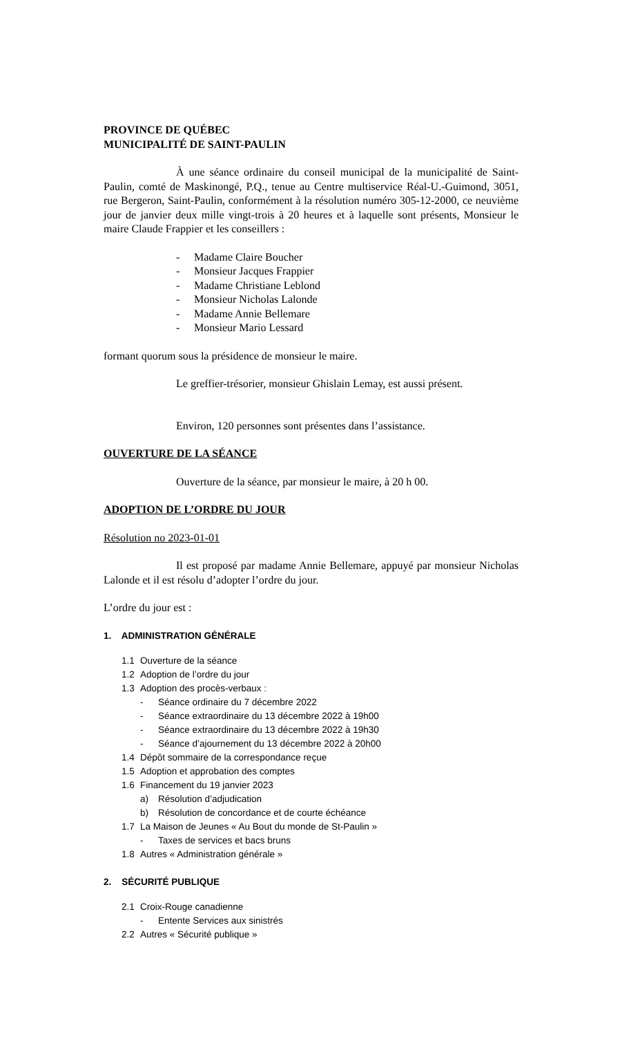PROVINCE DE QUÉBEC
MUNICIPALITÉ DE SAINT-PAULIN
À une séance ordinaire du conseil municipal de la municipalité de Saint-Paulin, comté de Maskinongé, P.Q., tenue au Centre multiservice Réal-U.-Guimond, 3051, rue Bergeron, Saint-Paulin, conformément à la résolution numéro 305-12-2000, ce neuvième jour de janvier deux mille vingt-trois à 20 heures et à laquelle sont présents, Monsieur le maire Claude Frappier et les conseillers :
- Madame Claire Boucher
- Monsieur Jacques Frappier
- Madame Christiane Leblond
- Monsieur Nicholas Lalonde
- Madame Annie Bellemare
- Monsieur Mario Lessard
formant quorum sous la présidence de monsieur le maire.
Le greffier-trésorier, monsieur Ghislain Lemay, est aussi présent.
Environ, 120 personnes sont présentes dans l’assistance.
OUVERTURE DE LA SÉANCE
Ouverture de la séance, par monsieur le maire, à 20 h 00.
ADOPTION DE L’ORDRE DU JOUR
Résolution no 2023-01-01
Il est proposé par madame Annie Bellemare, appuyé par monsieur Nicholas Lalonde et il est résolu d’adopter l’ordre du jour.
L’ordre du jour est :
1. ADMINISTRATION GÉNÉRALE
1.1 Ouverture de la séance
1.2 Adoption de l’ordre du jour
1.3 Adoption des procès-verbaux :
- Séance ordinaire du 7 décembre 2022
- Séance extraordinaire du 13 décembre 2022 à 19h00
- Séance extraordinaire du 13 décembre 2022 à 19h30
- Séance d’ajournement du 13 décembre 2022 à 20h00
1.4 Dépôt sommaire de la correspondance reçue
1.5 Adoption et approbation des comptes
1.6 Financement du 19 janvier 2023
a) Résolution d’adjudication
b) Résolution de concordance et de courte échéance
1.7 La Maison de Jeunes « Au Bout du monde de St-Paulin »
- Taxes de services et bacs bruns
1.8 Autres « Administration générale »
2. SÉCURITÉ PUBLIQUE
2.1 Croix-Rouge canadienne
- Entente Services aux sinistrés
2.2 Autres « Sécurité publique »